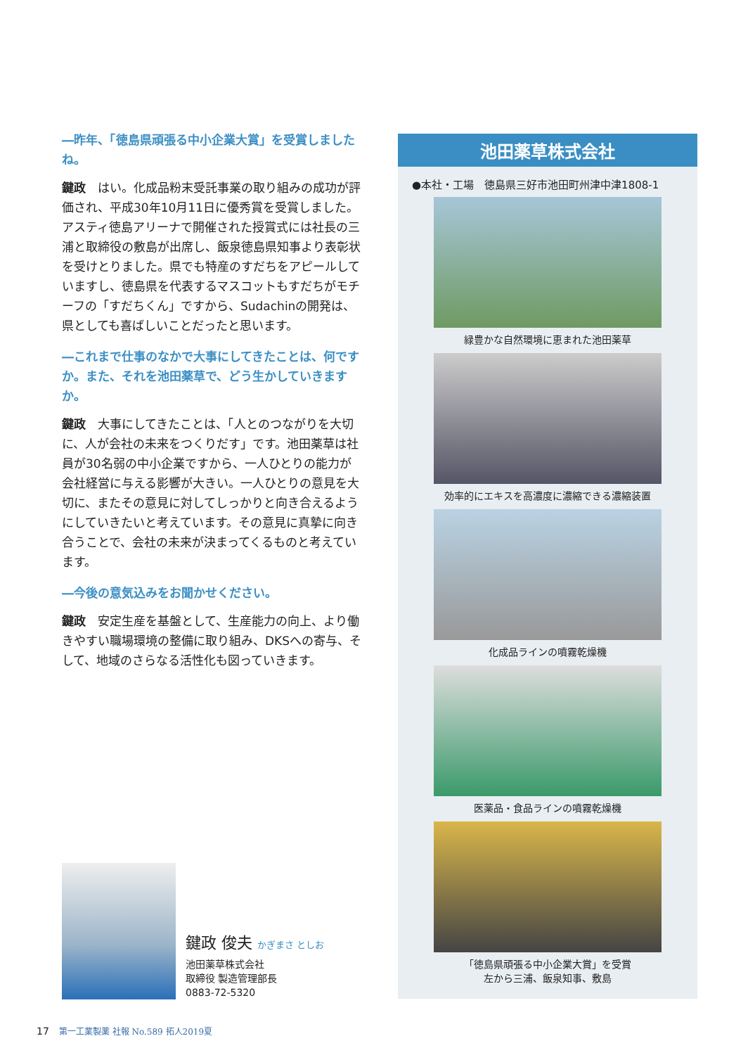―昨年、「徳島県頑張る中小企業大賞」を受賞しましたね。
鍵政　はい。化成品粉末受託事業の取り組みの成功が評価され、平成30年10月11日に優秀賞を受賞しました。アスティ徳島アリーナで開催された授賞式には社長の三浦と取締役の敷島が出席し、飯泉徳島県知事より表彰状を受けとりました。県でも特産のすだちをアピールしていますし、徳島県を代表するマスコットもすだちがモチーフの「すだちくん」ですから、Sudachinの開発は、県としても喜ばしいことだったと思います。
―これまで仕事のなかで大事にしてきたことは、何ですか。また、それを池田薬草で、どう生かしていきますか。
鍵政　大事にしてきたことは、「人とのつながりを大切に、人が会社の未来をつくりだす」です。池田薬草は社員が30名弱の中小企業ですから、一人ひとりの能力が会社経営に与える影響が大きい。一人ひとりの意見を大切に、またその意見に対してしっかりと向き合えるようにしていきたいと考えています。その意見に真摯に向き合うことで、会社の未来が決まってくるものと考えています。
―今後の意気込みをお聞かせください。
鍵政　安定生産を基盤として、生産能力の向上、より働きやすい職場環境の整備に取り組み、DKSへの寄与、そして、地域のさらなる活性化も図っていきます。
池田薬草株式会社
●本社・工場　徳島県三好市池田町州津中津1808-1
緑豊かな自然環境に恵まれた池田薬草
効率的にエキスを高濃度に濃縮できる濃縮装置
化成品ラインの噴霧乾燥機
医薬品・食品ラインの噴霧乾燥機
「徳島県頑張る中小企業大賞」を受賞
左から三浦、飯泉知事、敷島
鍵政 俊夫 かぎまさ としお
池田薬草株式会社
取締役 製造管理部長
0883-72-5320
17　第一工業製薬 社報 No.589 拓人2019夏